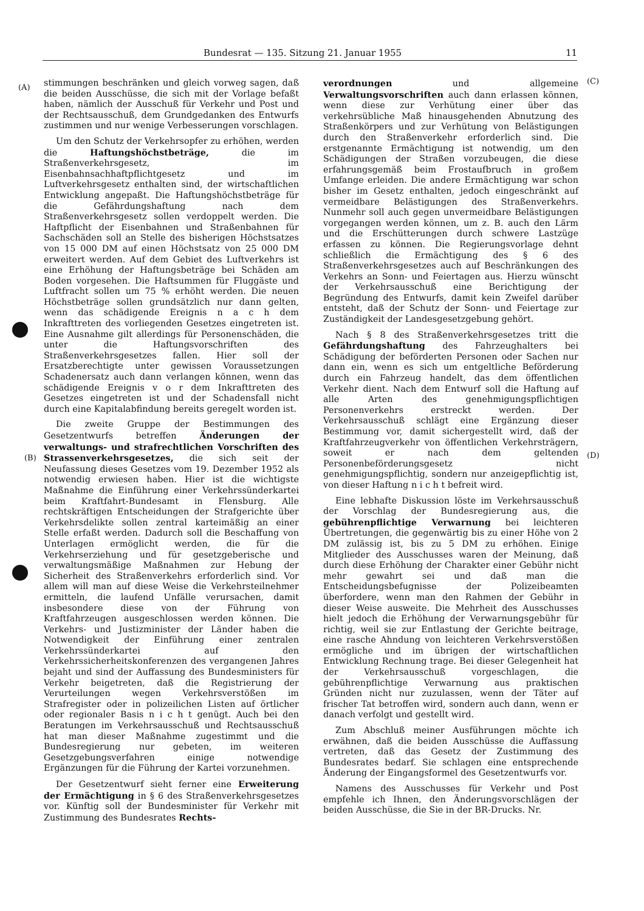Bundesrat — 135. Sitzung 21. Januar 1955 11
(A)
(B)
(C)
(D)
stimmungen beschränken und gleich vorweg sagen, daß die beiden Ausschüsse, die sich mit der Vorlage befaßt haben, nämlich der Ausschuß für Verkehr und Post und der Rechtsausschuß, dem Grundgedanken des Entwurfs zustimmen und nur wenige Verbesserungen vorschlagen.
Um den Schutz der Verkehrsopfer zu erhöhen, werden die Haftungshöchstbeträge, die im Straßenverkehrsgesetz, im Eisenbahnsachhaftpflichtgesetz und im Luftverkehrsgesetz enthalten sind, der wirtschaftlichen Entwicklung angepaßt. Die Haftungshöchstbeträge für die Gefährdungshaftung nach dem Straßenverkehrsgesetz sollen verdoppelt werden. Die Haftpflicht der Eisenbahnen und Straßenbahnen für Sachschäden soll an Stelle des bisherigen Höchstsatzes von 15 000 DM auf einen Höchstsatz von 25 000 DM erweitert werden. Auf dem Gebiet des Luftverkehrs ist eine Erhöhung der Haftungsbeträge bei Schäden am Boden vorgesehen. Die Haftsummen für Fluggäste und Luftfracht sollen um 75 % erhöht werden. Die neuen Höchstbeträge sollen grundsätzlich nur dann gelten, wenn das schädigende Ereignis n a c h dem Inkrafttreten des vorliegenden Gesetzes eingetreten ist. Eine Ausnahme gilt allerdings für Personenschäden, die unter die Haftungsvorschriften des Straßenverkehrsgesetzes fallen. Hier soll der Ersatzberechtigte unter gewissen Voraussetzungen Schadenersatz auch dann verlangen können, wenn das schädigende Ereignis v o r dem Inkrafttreten des Gesetzes eingetreten ist und der Schadensfall nicht durch eine Kapitalabfindung bereits geregelt worden ist.
Die zweite Gruppe der Bestimmungen des Gesetzentwurfs betreffen Änderungen der verwaltungs- und strafrechtlichen Vorschriften des Strassenverkehrsgesetzes, die sich seit der Neufassung dieses Gesetzes vom 19. Dezember 1952 als notwendig erwiesen haben. Hier ist die wichtigste Maßnahme die Einführung einer Verkehrssünderkartei beim Kraftfahrt-Bundesamt in Flensburg. Alle rechtskräftigen Entscheidungen der Strafgerichte über Verkehrsdelikte sollen zentral karteimäßig an einer Stelle erfaßt werden. Dadurch soll die Beschaffung von Unterlagen ermöglicht werden, die für die Verkehrserziehung und für gesetzgeberische und verwaltungsmäßige Maßnahmen zur Hebung der Sicherheit des Straßenverkehrs erforderlich sind. Vor allem will man auf diese Weise die Verkehrsteilnehmer ermitteln, die laufend Unfälle verursachen, damit insbesondere diese von der Führung von Kraftfahrzeugen ausgeschlossen werden können. Die Verkehrs- und Justizminister der Länder haben die Notwendigkeit der Einführung einer zentralen Verkehrssünderkartei auf den Verkehrssicherheitskonferenzen des vergangenen Jahres bejaht und sind der Auffassung des Bundesministers für Verkehr beigetreten, daß die Registrierung der Verurteilungen wegen Verkehrsverstößen im Strafregister oder in polizeilichen Listen auf örtlicher oder regionaler Basis n i c h t genügt. Auch bei den Beratungen im Verkehrsausschuß und Rechtsausschuß hat man dieser Maßnahme zugestimmt und die Bundesregierung nur gebeten, im weiteren Gesetzgebungsverfahren einige notwendige Ergänzungen für die Führung der Kartei vorzunehmen.
Der Gesetzentwurf sieht ferner eine Erweiterung der Ermächtigung in § 6 des Straßenverkehrsgesetzes vor. Künftig soll der Bundesminister für Verkehr mit Zustimmung des Bundesrates Rechts-
verordnungen und allgemeine Verwaltungsvorschriften auch dann erlassen können, wenn diese zur Verhütung einer über das verkehrsübliche Maß hinausgehenden Abnutzung des Straßenkörpers und zur Verhütung von Belästigungen durch den Straßenverkehr erforderlich sind. Die erstgenannte Ermächtigung ist notwendig, um den Schädigungen der Straßen vorzubeugen, die diese erfahrungsgemäß beim Frostaufbruch in großem Umfange erleiden. Die andere Ermächtigung war schon bisher im Gesetz enthalten, jedoch eingeschränkt auf vermeidbare Belästigungen des Straßenverkehrs. Nunmehr soll auch gegen unvermeidbare Belästigungen vorgegangen werden können, um z. B. auch den Lärm und die Erschütterungen durch schwere Lastzüge erfassen zu können. Die Regierungsvorlage dehnt schließlich die Ermächtigung des § 6 des Straßenverkehrsgesetzes auch auf Beschränkungen des Verkehrs an Sonn- und Feiertagen aus. Hierzu wünscht der Verkehrsausschuß eine Berichtigung der Begründung des Entwurfs, damit kein Zweifel darüber entsteht, daß der Schutz der Sonn- und Feiertage zur Zuständigkeit der Landesgesetzgebung gehört.
Nach § 8 des Straßenverkehrsgesetzes tritt die Gefährdungshaftung des Fahrzeughalters bei Schädigung der beförderten Personen oder Sachen nur dann ein, wenn es sich um entgeltliche Beförderung durch ein Fahrzeug handelt, das dem öffentlichen Verkehr dient. Nach dem Entwurf soll die Haftung auf alle Arten des genehmigungspflichtigen Personenverkehrs erstreckt werden. Der Verkehrsausschuß schlägt eine Ergänzung dieser Bestimmung vor, damit sichergestellt wird, daß der Kraftfahrzeugverkehr von öffentlichen Verkehrsträgern, soweit er nach dem geltenden Personenbeförderungsgesetz nicht genehmigungspflichtig, sondern nur anzeigepflichtig ist, von dieser Haftung n i c h t befreit wird.
Eine lebhafte Diskussion löste im Verkehrsausschuß der Vorschlag der Bundesregierung aus, die gebührenpflichtige Verwarnung bei leichteren Übertretungen, die gegenwärtig bis zu einer Höhe von 2 DM zulässig ist, bis zu 5 DM zu erhöhen. Einige Mitglieder des Ausschusses waren der Meinung, daß durch diese Erhöhung der Charakter einer Gebühr nicht mehr gewahrt sei und daß man die Entscheidungsbefugnisse der Polizeibeamten überfordere, wenn man den Rahmen der Gebühr in dieser Weise ausweite. Die Mehrheit des Ausschusses hielt jedoch die Erhöhung der Verwarnungsgebühr für richtig, weil sie zur Entlastung der Gerichte beitrage, eine rasche Ahndung von leichteren Verkehrsverstößen ermögliche und im übrigen der wirtschaftlichen Entwicklung Rechnung trage. Bei dieser Gelegenheit hat der Verkehrsausschuß vorgeschlagen, die gebührenpflichtige Verwarnung aus praktischen Gründen nicht nur zuzulassen, wenn der Täter auf frischer Tat betroffen wird, sondern auch dann, wenn er danach verfolgt und gestellt wird.
Zum Abschluß meiner Ausführungen möchte ich erwähnen, daß die beiden Ausschüsse die Auffassung vertreten, daß das Gesetz der Zustimmung des Bundesrates bedarf. Sie schlagen eine entsprechende Änderung der Eingangsformel des Gesetzentwurfs vor.
Namens des Ausschusses für Verkehr und Post empfehle ich Ihnen, den Änderungsvorschlägen der beiden Ausschüsse, die Sie in der BR-Drucks. Nr.